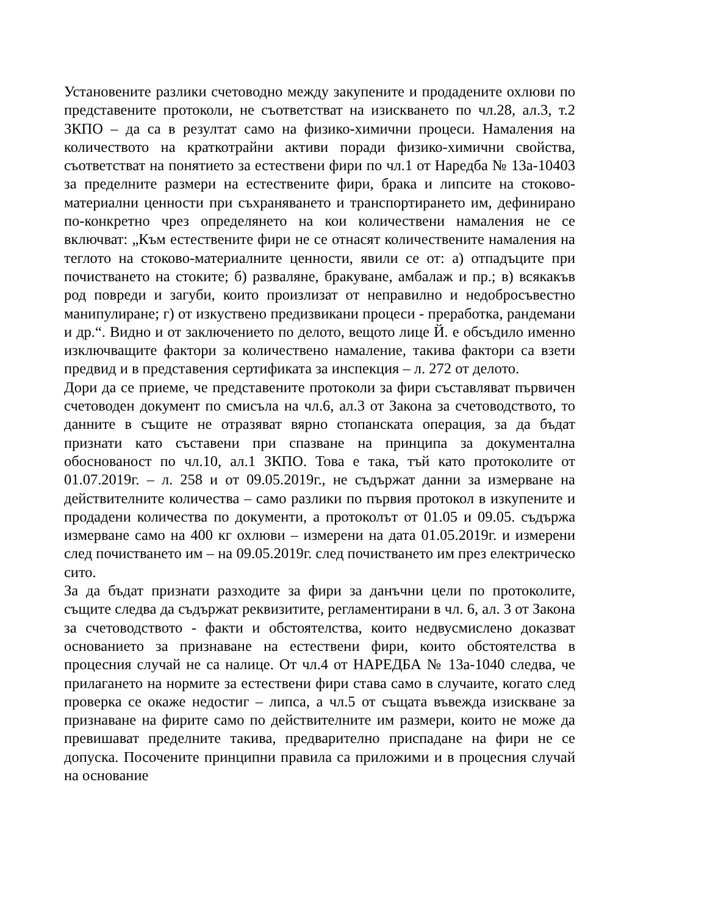Установените разлики счетоводно между закупените и продадените охлюви по представените протоколи, не съответстват на изискването по чл.28, ал.3, т.2 ЗКПО – да са в резултат само на физико-химични процеси. Намаления на количеството на краткотрайни активи поради физико-химични свойства, съответстват на понятието за естествени фири по чл.1 от Наредба № 13а-10403 за пределните размери на естествените фири, брака и липсите на стоково-материални ценности при съхраняването и транспортирането им, дефинирано по-конкретно чрез определянето на кои количествени намаления не се включват: „Към естествените фири не се отнасят количествените намаления на теглото на стоково-материалните ценности, явили се от: а) отпадъците при почистването на стоките; б) разваляне, бракуване, амбалаж и пр.; в) всякакъв род повреди и загуби, които произлизат от неправилно и недобросъвестно манипулиране; г) от изкуствено предизвикани процеси - преработка, рандемани и др.“. Видно и от заключението по делото, вещото лице Й. е обсъдило именно изключващите фактори за количествено намаление, такива фактори са взети предвид и в представения сертификата за инспекция – л. 272 от делото.
Дори да се приеме, че представените протоколи за фири съставляват първичен счетоводен документ по смисъла на чл.6, ал.3 от Закона за счетоводството, то данните в същите не отразяват вярно стопанската операция, за да бъдат признати като съставени при спазване на принципа за документална обоснованост по чл.10, ал.1 ЗКПО. Това е така, тъй като протоколите от 01.07.2019г. – л. 258 и от 09.05.2019г., не съдържат данни за измерване на действителните количества – само разлики по първия протокол в изкупените и продадени количества по документи, а протоколът от 01.05 и 09.05. съдържа измерване само на 400 кг охлюви – измерени на дата 01.05.2019г. и измерени след почистването им – на 09.05.2019г. след почистването им през електрическо сито.
За да бъдат признати разходите за фири за данъчни цели по протоколите, същите следва да съдържат реквизитите, регламентирани в чл. 6, ал. 3 от Закона за счетоводството - факти и обстоятелства, които недвусмислено доказват основанието за признаване на естествени фири, които обстоятелства в процесния случай не са налице. От чл.4 от НАРЕДБА № 13а-1040 следва, че прилагането на нормите за естествени фири става само в случаите, когато след проверка се окаже недостиг – липса, а чл.5 от същата въвежда изискване за признаване на фирите само по действителните им размери, които не може да превишават пределните такива, предварително приспадане на фири не се допуска. Посочените принципни правила са приложими и в процесния случай на основание